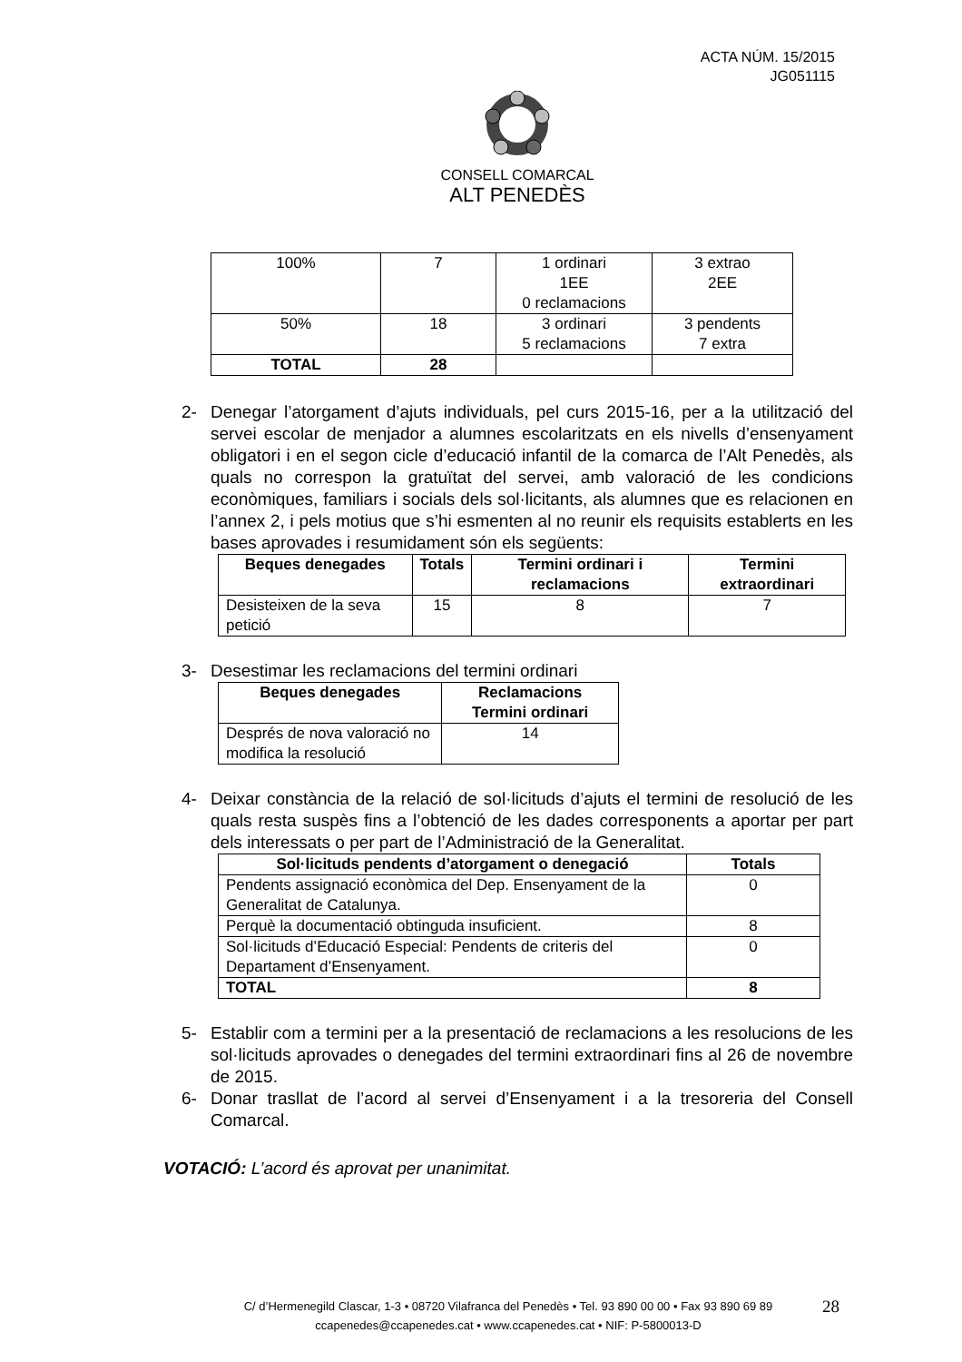ACTA NÚM. 15/2015
JG051115
CONSELL COMARCAL
ALT PENEDÈS
| 100% | 7 | 1 ordinari 1EE 0 reclamacions | 3 extrao 2EE |
| 50% | 18 | 3 ordinari 5 reclamacions | 3 pendents 7 extra |
| TOTAL | 28 | | |
2- Denegar l’atorgament d’ajuts individuals, pel curs 2015-16, per a la utilització del servei escolar de menjador a alumnes escolaritzats en els nivells d’ensenyament obligatori i en el segon cicle d’educació infantil de la comarca de l’Alt Penedès, als quals no correspon la gratuïtat del servei, amb valoració de les condicions econòmiques, familiars i socials dels sol·licitants, als alumnes que es relacionen en l’annex 2, i pels motius que s’hi esmenten al no reunir els requisits establerts en les bases aprovades i resumidament són els següents:
| Beques denegades | Totals | Termini ordinari i reclamacions | Termini extraordinari |
| --- | --- | --- | --- |
| Desisteixen de la seva petició | 15 | 8 | 7 |
3- Desestimar les reclamacions del termini ordinari
| Beques denegades | Reclamacions Termini ordinari |
| --- | --- |
| Després de nova valoració no modifica la resolució | 14 |
4- Deixar constància de la relació de sol·licituds d’ajuts el termini de resolució de les quals resta suspès fins a l’obtenció de les dades corresponents a aportar per part dels interessats o per part de l’Administració de la Generalitat.
| Sol·licituds pendents d’atorgament o denegació | Totals |
| --- | --- |
| Pendents assignació econòmica del Dep. Ensenyament de la Generalitat de Catalunya. | 0 |
| Perquè la documentació obtinguda insuficient. | 8 |
| Sol·licituds d’Educació Especial: Pendents de criteris del Departament d’Ensenyament. | 0 |
| TOTAL | 8 |
5- Establir com a termini per a la presentació de reclamacions a les resolucions de les sol·licituds aprovades o denegades del termini extraordinari fins al 26 de novembre de 2015.
6- Donar trasllat de l’acord al servei d’Ensenyament i a la tresoreria del Consell Comarcal.
VOTACIÓ: L’acord és aprovat per unanimitat.
C/ d’Hermenegild Clascar, 1-3 • 08720 Vilafranca del Penedès • Tel. 93 890 00 00 • Fax 93 890 69 89
ccapenedes@ccapenedes.cat • www.ccapenedes.cat • NIF: P-5800013-D
28